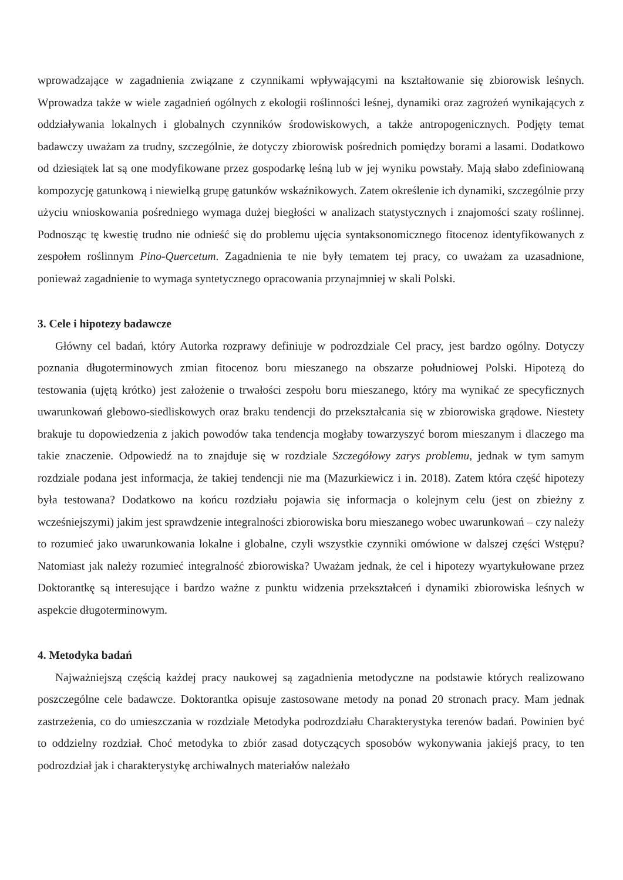wprowadzające w zagadnienia związane z czynnikami wpływającymi na kształtowanie się zbiorowisk leśnych. Wprowadza także w wiele zagadnień ogólnych z ekologii roślinności leśnej, dynamiki oraz zagrożeń wynikających z oddziaływania lokalnych i globalnych czynników środowiskowych, a także antropogenicznych. Podjęty temat badawczy uważam za trudny, szczególnie, że dotyczy zbiorowisk pośrednich pomiędzy borami a lasami. Dodatkowo od dziesiątek lat są one modyfikowane przez gospodarkę leśną lub w jej wyniku powstały. Mają słabo zdefiniowaną kompozycję gatunkową i niewielką grupę gatunków wskaźnikowych. Zatem określenie ich dynamiki, szczególnie przy użyciu wnioskowania pośredniego wymaga dużej biegłości w analizach statystycznych i znajomości szaty roślinnej. Podnosząc tę kwestię trudno nie odnieść się do problemu ujęcia syntaksonomicznego fitocenoz identyfikowanych z zespołem roślinnym Pino-Quercetum. Zagadnienia te nie były tematem tej pracy, co uważam za uzasadnione, ponieważ zagadnienie to wymaga syntetycznego opracowania przynajmniej w skali Polski.
3. Cele i hipotezy badawcze
Główny cel badań, który Autorka rozprawy definiuje w podrozdziale Cel pracy, jest bardzo ogólny. Dotyczy poznania długoterminowych zmian fitocenoz boru mieszanego na obszarze południowej Polski. Hipotezą do testowania (ujętą krótko) jest założenie o trwałości zespołu boru mieszanego, który ma wynikać ze specyficznych uwarunkowań glebowo-siedliskowych oraz braku tendencji do przekształcania się w zbiorowiska grądowe. Niestety brakuje tu dopowiedzenia z jakich powodów taka tendencja mogłaby towarzyszyć borom mieszanym i dlaczego ma takie znaczenie. Odpowiedź na to znajduje się w rozdziale Szczegółowy zarys problemu, jednak w tym samym rozdziale podana jest informacja, że takiej tendencji nie ma (Mazurkiewicz i in. 2018). Zatem która część hipotezy była testowana? Dodatkowo na końcu rozdziału pojawia się informacja o kolejnym celu (jest on zbieżny z wcześniejszymi) jakim jest sprawdzenie integralności zbiorowiska boru mieszanego wobec uwarunkowań – czy należy to rozumieć jako uwarunkowania lokalne i globalne, czyli wszystkie czynniki omówione w dalszej części Wstępu? Natomiast jak należy rozumieć integralność zbiorowiska? Uważam jednak, że cel i hipotezy wyartykułowane przez Doktorantkę są interesujące i bardzo ważne z punktu widzenia przekształceń i dynamiki zbiorowiska leśnych w aspekcie długoterminowym.
4. Metodyka badań
Najważniejszą częścią każdej pracy naukowej są zagadnienia metodyczne na podstawie których realizowano poszczególne cele badawcze. Doktorantka opisuje zastosowane metody na ponad 20 stronach pracy. Mam jednak zastrzeżenia, co do umieszczania w rozdziale Metodyka podrozdziału Charakterystyka terenów badań. Powinien być to oddzielny rozdział. Choć metodyka to zbiór zasad dotyczących sposobów wykonywania jakiejś pracy, to ten podrozdział jak i charakterystykę archiwalnych materiałów należało